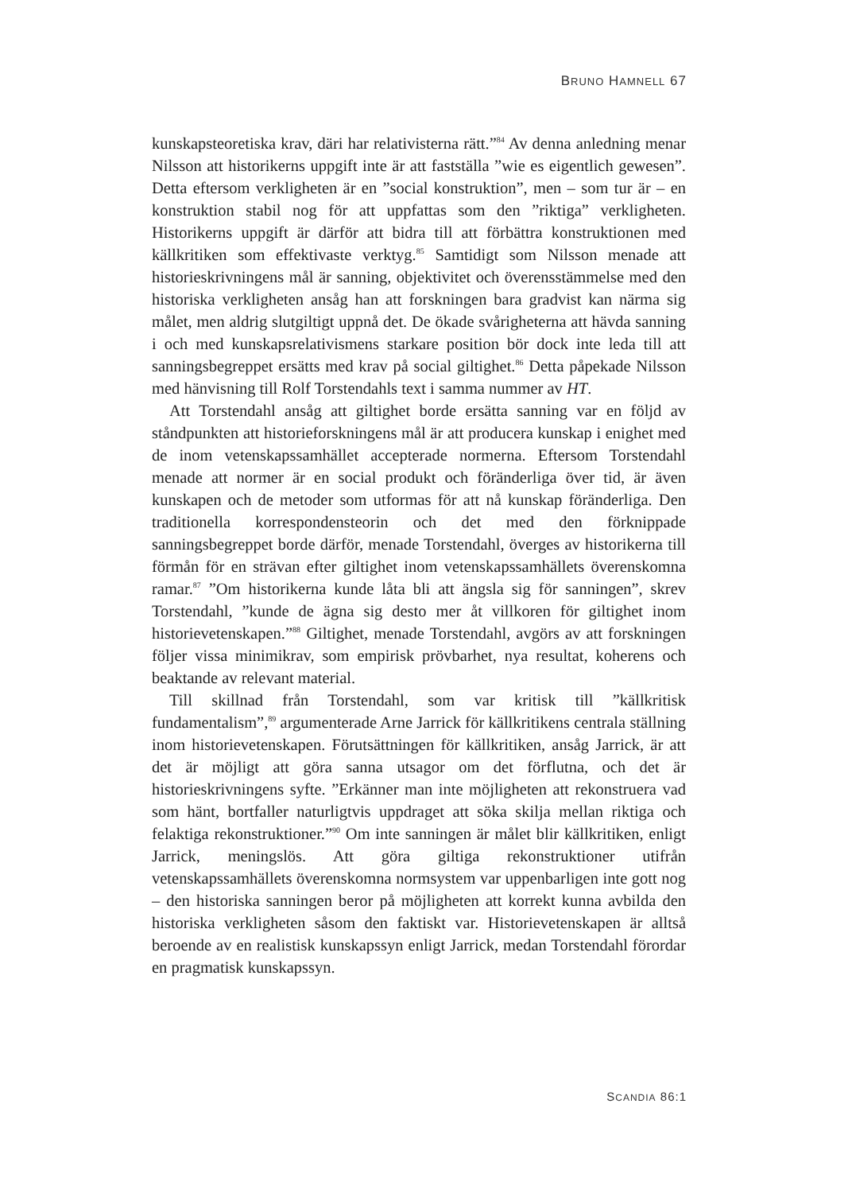BRUNO HAMNELL 67
kunskapsteoretiska krav, däri har relativisterna rätt.”<sup>84</sup> Av denna anledning menar Nilsson att historikerns uppgift inte är att fastställa ”wie es eigentlich gewesen”. Detta eftersom verkligheten är en ”social konstruktion”, men – som tur är – en konstruktion stabil nog för att uppfattas som den ”riktiga” verkligheten. Historikerns uppgift är därför att bidra till att förbättra konstruktionen med källkritiken som effektivaste verktyg.<sup>85</sup> Samtidigt som Nilsson menade att historieskrivningens mål är sanning, objektivitet och överensstämmelse med den historiska verkligheten ansåg han att forskningen bara gradvist kan närma sig målet, men aldrig slutgiltigt uppnå det. De ökade svårigheterna att hävda sanning i och med kunskapsrelativismens starkare position bör dock inte leda till att sanningsbegreppet ersätts med krav på social giltighet.<sup>86</sup> Detta påpekade Nilsson med hänvisning till Rolf Torstendahls text i samma nummer av HT.
Att Torstendahl ansåg att giltighet borde ersätta sanning var en följd av ståndpunkten att historieforskningens mål är att producera kunskap i enighet med de inom vetenskapssamhället accepterade normerna. Eftersom Torstendahl menade att normer är en social produkt och föränderliga över tid, är även kunskapen och de metoder som utformas för att nå kunskap föränderliga. Den traditionella korrespondensteorin och det med den förknippade sanningsbegreppet borde därför, menade Torstendahl, överges av historikerna till förmån för en strävan efter giltighet inom vetenskapssamhällets överenskomna ramar.<sup>87</sup> ”Om historikerna kunde låta bli att ängsla sig för sanningen”, skrev Torstendahl, ”kunde de ägna sig desto mer åt villkoren för giltighet inom historievetenskapen.”<sup>88</sup> Giltighet, menade Torstendahl, avgörs av att forskningen följer vissa minimikrav, som empirisk prövbarhet, nya resultat, koherens och beaktande av relevant material.
Till skillnad från Torstendahl, som var kritisk till ”källkritisk fundamentalism”,<sup>89</sup> argumenterade Arne Jarrick för källkritikens centrala ställning inom historievetenskapen. Förutsättningen för källkritiken, ansåg Jarrick, är att det är möjligt att göra sanna utsagor om det förflutna, och det är historieskrivningens syfte. ”Erkänner man inte möjligheten att rekonstruera vad som hänt, bortfaller naturligtvis uppdraget att söka skilja mellan riktiga och felaktiga rekonstruktioner.”<sup>90</sup> Om inte sanningen är målet blir källkritiken, enligt Jarrick, meningslös. Att göra giltiga rekonstruktioner utifrån vetenskapssamhällets överenskomna normsystem var uppenbarligen inte gott nog – den historiska sanningen beror på möjligheten att korrekt kunna avbilda den historiska verkligheten såsom den faktiskt var. Historievetenskapen är alltså beroende av en realistisk kunskapssyn enligt Jarrick, medan Torstendahl förordar en pragmatisk kunskapssyn.
SCANDIA 86:1